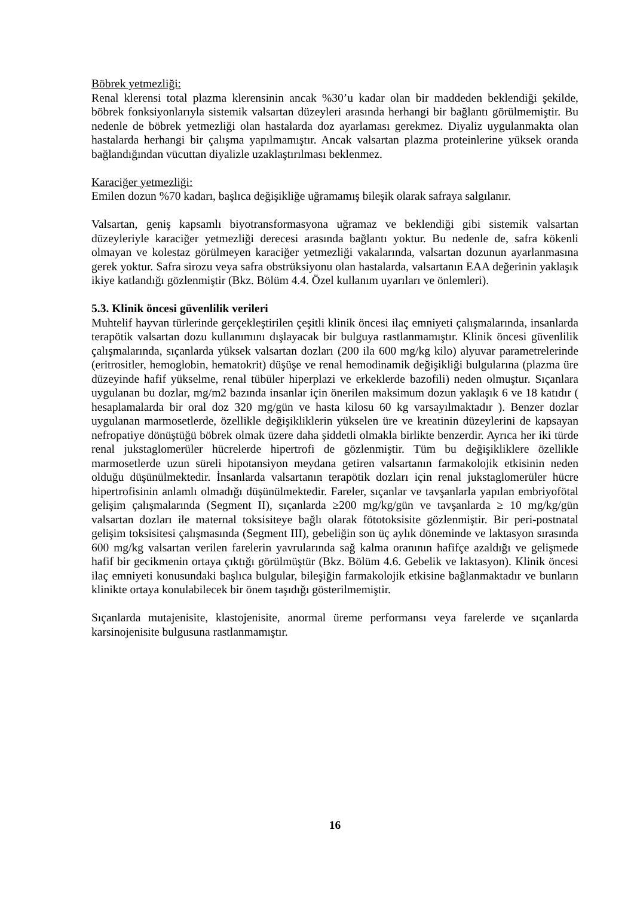Böbrek yetmezliği:
Renal klerensi total plazma klerensinin ancak %30’u kadar olan bir maddeden beklendiği şekilde, böbrek fonksiyonlarıyla sistemik valsartan düzeyleri arasında herhangi bir bağlantı görülmemiştir. Bu nedenle de böbrek yetmezliği olan hastalarda doz ayarlaması gerekmez. Diyaliz uygulanmakta olan hastalarda herhangi bir çalışma yapılmamıştır. Ancak valsartan plazma proteinlerine yüksek oranda bağlandığından vücuttan diyalizle uzaklaştırılması beklenmez.
Karaciğer yetmezliği:
Emilen dozun %70 kadarı, başlıca değişikliğe uğramamış bileşik olarak safraya salgılanır.
Valsartan, geniş kapsamlı biyotransformasyona uğramaz ve beklendiği gibi sistemik valsartan düzeyleriyle karaciğer yetmezliği derecesi arasında bağlantı yoktur. Bu nedenle de, safra kökenli olmayan ve kolestaz görülmeyen karaciğer yetmezliği vakalarında, valsartan dozunun ayarlanmasına gerek yoktur. Safra sirozu veya safra obstrüksiyonu olan hastalarda, valsartanın EAA değerinin yaklaşık ikiye katlandığı gözlenmiştir (Bkz. Bölüm 4.4. Özel kullanım uyarıları ve önlemleri).
5.3. Klinik öncesi güvenlilik verileri
Muhtelif hayvan türlerinde gerçekleştirilen çeşitli klinik öncesi ilaç emniyeti çalışmalarında, insanlarda terapötik valsartan dozu kullanımını dışlayacak bir bulguya rastlanmamıştır. Klinik öncesi güvenlilik çalışmalarında, sıçanlarda yüksek valsartan dozları (200 ila 600 mg/kg kilo) alyuvar parametrelerinde (eritrositler, hemoglobin, hematokrit) düşüşe ve renal hemodinamik değişikliği bulgularına (plazma üre düzeyinde hafif yükselme, renal tübüler hiperplazi ve erkeklerde bazofili) neden olmuştur. Sıçanlara uygulanan bu dozlar, mg/m2 bazında insanlar için önerilen maksimum dozun yaklaşık 6 ve 18 katıdır ( hesaplamalarda bir oral doz 320 mg/gün ve hasta kilosu 60 kg varsayılmaktadır ). Benzer dozlar uygulanan marmosetlerde, özellikle değişikliklerin yükselen üre ve kreatinin düzeylerini de kapsayan nefropatiye dönüştüğü böbrek olmak üzere daha şiddetli olmakla birlikte benzerdir. Ayrıca her iki türde renal jukstaglomerüler hücrelerde hipertrofi de gözlenmiştir. Tüm bu değişikliklere özellikle marmosetlerde uzun süreli hipotansiyon meydana getiren valsartanın farmakolojik etkisinin neden olduğu düşünülmektedir. İnsanlarda valsartanın terapötik dozları için renal jukstaglomerüler hücre hipertrofisinin anlamlı olmadığı düşünülmektedir. Fareler, sıçanlar ve tavşanlarla yapılan embriyofötal gelişim çalışmalarında (Segment II), sıçanlarda ≥200 mg/kg/gün ve tavşanlarda ≥ 10 mg/kg/gün valsartan dozları ile maternal toksisiteye bağlı olarak fötotoksisite gözlenmiştir. Bir peri-postnatal gelişim toksisitesi çalışmasında (Segment III), gebeliğin son üç aylık döneminde ve laktasyon sırasında 600 mg/kg valsartan verilen farelerin yavrularında sağ kalma oranının hafifçe azaldığı ve gelişmede hafif bir gecikmenin ortaya çıktığı görülmüştür (Bkz. Bölüm 4.6. Gebelik ve laktasyon). Klinik öncesi ilaç emniyeti konusundaki başlıca bulgular, bileşiğin farmakolojik etkisine bağlanmaktadır ve bunların klinikte ortaya konulabilecek bir önem taşıdığı gösterilmemiştir.
Sıçanlarda mutajenisite, klastojenisite, anormal üreme performansı veya farelerde ve sıçanlarda karsinojenisite bulgusuna rastlanmamıştır.
16